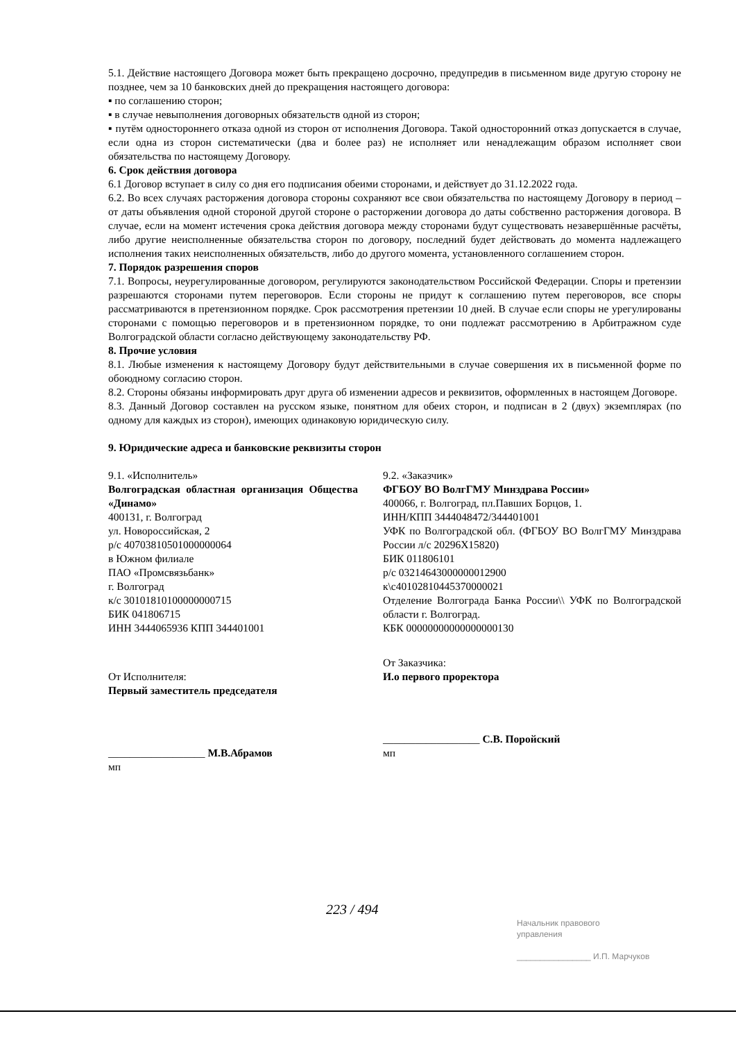5.1. Действие настоящего Договора может быть прекращено досрочно, предупредив в письменном виде другую сторону не позднее, чем за 10 банковских дней до прекращения настоящего договора:
▪ по соглашению сторон;
▪ в случае невыполнения договорных обязательств одной из сторон;
▪ путём одностороннего отказа одной из сторон от исполнения Договора. Такой односторонний отказ допускается в случае, если одна из сторон систематически (два и более раз) не исполняет или ненадлежащим образом исполняет свои обязательства по настоящему Договору.
6. Срок действия договора
6.1 Договор вступает в силу со дня его подписания обеими сторонами, и действует до 31.12.2022 года.
6.2. Во всех случаях расторжения договора стороны сохраняют все свои обязательства по настоящему Договору в период – от даты объявления одной стороной другой стороне о расторжении договора до даты собственно расторжения договора. В случае, если на момент истечения срока действия договора между сторонами будут существовать незавершённые расчёты, либо другие неисполненные обязательства сторон по договору, последний будет действовать до момента надлежащего исполнения таких неисполненных обязательств, либо до другого момента, установленного соглашением сторон.
7. Порядок разрешения споров
7.1. Вопросы, неурегулированные договором, регулируются законодательством Российской Федерации. Споры и претензии разрешаются сторонами путем переговоров. Если стороны не придут к соглашению путем переговоров, все споры рассматриваются в претензионном порядке. Срок рассмотрения претензии 10 дней. В случае если споры не урегулированы сторонами с помощью переговоров и в претензионном порядке, то они подлежат рассмотрению в Арбитражном суде Волгоградской области согласно действующему законодательству РФ.
8. Прочие условия
8.1. Любые изменения к настоящему Договору будут действительными в случае совершения их в письменной форме по обоюдному согласию сторон.
8.2. Стороны обязаны информировать друг друга об изменении адресов и реквизитов, оформленных в настоящем Договоре.
8.3. Данный Договор составлен на русском языке, понятном для обеих сторон, и подписан в 2 (двух) экземплярах (по одному для каждых из сторон), имеющих одинаковую юридическую силу.
9. Юридические адреса и банковские реквизиты сторон
9.1. «Исполнитель»
Волгоградская областная организация Общества «Динамо»
400131, г. Волгоград
ул. Новороссийская, 2
р/с 40703810501000000064
в Южном филиале
ПАО «Промсвязьбанк»
г. Волгоград
к/с 30101810100000000715
БИК 041806715
ИНН 3444065936 КПП 344401001
От Исполнителя:
Первый заместитель председателя
__________________ М.В.Абрамов
мп
9.2. «Заказчик»
ФГБОУ ВО ВолгГМУ Минздрава России»
400066, г. Волгоград, пл.Павших Борцов, 1.
ИНН/КПП 3444048472/344401001
УФК по Волгоградской обл. (ФГБОУ ВО ВолгГМУ Минздрава России л/с 20296Х15820)
БИК 011806101
р/с 03214643000000012900
к\с40102810445370000021
Отделение Волгограда Банка России\\ УФК по Волгоградской области г. Волгоград.
КБК 00000000000000000130
От Заказчика:
И.о первого проректора
__________________ С.В. Поройский
мп
223 / 494
Начальник правового
управления
________________ И.П. Марчуков